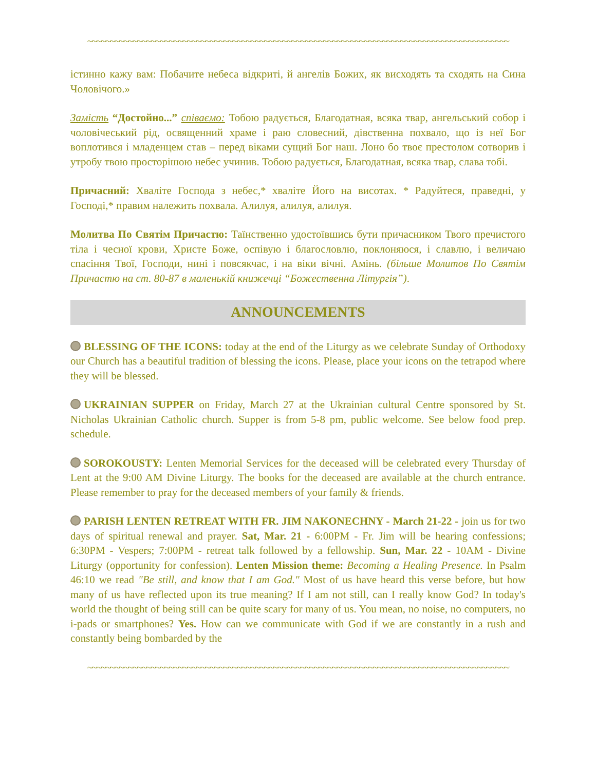~~~~~~~~~~~~~~~~~~~~~~~~~~~~~~~~~~~~~~~~~~~~~~~~~~~~~~~~~~~~~~~~~~~~~~~~~~~~~~~~~~~~~~~~~~~~~
істинно кажу вам: Побачите небеса відкриті, й ангелів Божих, як висходять та сходять на Сина Чоловічого.»
Замість “Достойно...” співаємо: Тобою радується, Благодатная, всяка твар, ангельський собор і чоловічеський рід, освященний храме і раю словесний, дівственна похвало, що із неї Бог воплотився і младенцем став – перед віками сущий Бог наш. Лоно бо твоє престолом сотворив і утробу твою просторішою небес учинив. Тобою радується, Благодатная, всяка твар, слава тобі.
Причасний: Хваліте Господа з небес,* хваліте Його на висотах. * Радуйтеся, праведні, у Господі,* правим належить похвала. Алилуя, алилуя, алилуя.
Молитва По Святім Причастю: Таїнственно удостоївшись бути причасником Твого пречистого тіла і чесної крови, Христе Боже, оспівую і благословлю, поклоняюся, і славлю, і величаю спасіння Твої, Господи, нині і повсякчас, і на віки вічні. Амінь. (більше Молитов По Святім Причастю на ст. 80-87 в маленькій книжечці “Божественна Літургія”).
ANNOUNCEMENTS
BLESSING OF THE ICONS: today at the end of the Liturgy as we celebrate Sunday of Orthodoxy our Church has a beautiful tradition of blessing the icons. Please, place your icons on the tetrapod where they will be blessed.
UKRAINIAN SUPPER on Friday, March 27 at the Ukrainian cultural Centre sponsored by St. Nicholas Ukrainian Catholic church. Supper is from 5-8 pm, public welcome. See below food prep. schedule.
SOROKOUSTY: Lenten Memorial Services for the deceased will be celebrated every Thursday of Lent at the 9:00 AM Divine Liturgy. The books for the deceased are available at the church entrance. Please remember to pray for the deceased members of your family & friends.
PARISH LENTEN RETREAT WITH FR. JIM NAKONECHNY - March 21-22 - join us for two days of spiritual renewal and prayer. Sat, Mar. 21 - 6:00PM - Fr. Jim will be hearing confessions; 6:30PM - Vespers; 7:00PM - retreat talk followed by a fellowship. Sun, Mar. 22 - 10AM - Divine Liturgy (opportunity for confession). Lenten Mission theme: Becoming a Healing Presence. In Psalm 46:10 we read "Be still, and know that I am God." Most of us have heard this verse before, but how many of us have reflected upon its true meaning? If I am not still, can I really know God? In today's world the thought of being still can be quite scary for many of us. You mean, no noise, no computers, no i-pads or smartphones? Yes. How can we communicate with God if we are constantly in a rush and constantly being bombarded by the
~~~~~~~~~~~~~~~~~~~~~~~~~~~~~~~~~~~~~~~~~~~~~~~~~~~~~~~~~~~~~~~~~~~~~~~~~~~~~~~~~~~~~~~~~~~~~